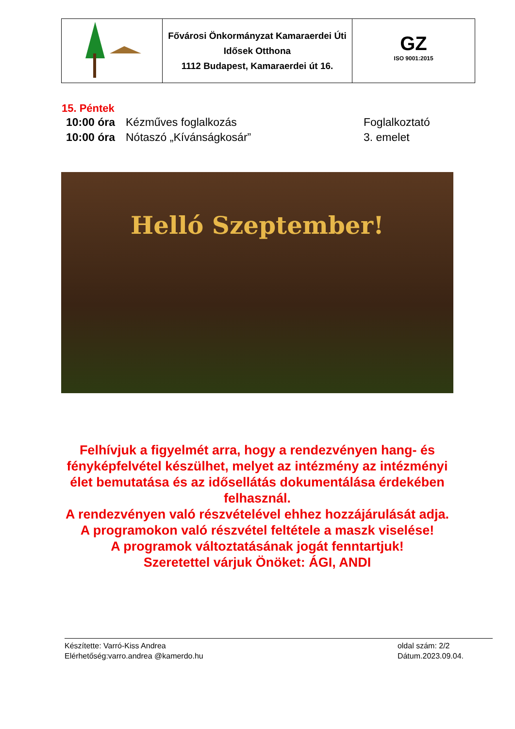| | Fővárosi Önkormányzat Kamaraerdei Úti Idősek Otthona 1112 Budapest, Kamaraerdei út 16. | GZ ISO 9001:2015 |
15. Péntek
| 10:00 óra | Kézműves foglalkozás | Foglalkoztató |
| 10:00 óra | Nótaszó „Kívánságkosár” | 3. emelet |
Helló Szeptember!
Felhívjuk a figyelmét arra, hogy a rendezvényen hang- és fényképfelvétel készülhet, melyet az intézmény az intézményi élet bemutatása és az idősellátás dokumentálása érdekében felhasznál.
A rendezvényen való részvételével ehhez hozzájárulását adja.
A programokon való részvétel feltétele a maszk viselése!
A programok változtatásának jogát fenntartjuk!
Szeretettel várjuk Önöket: ÁGI, ANDI
Készítette: Varró-Kiss Andrea
Elérhetőség:varro.andrea @kamerdo.hu
oldal szám: 2/2
Dátum.2023.09.04.